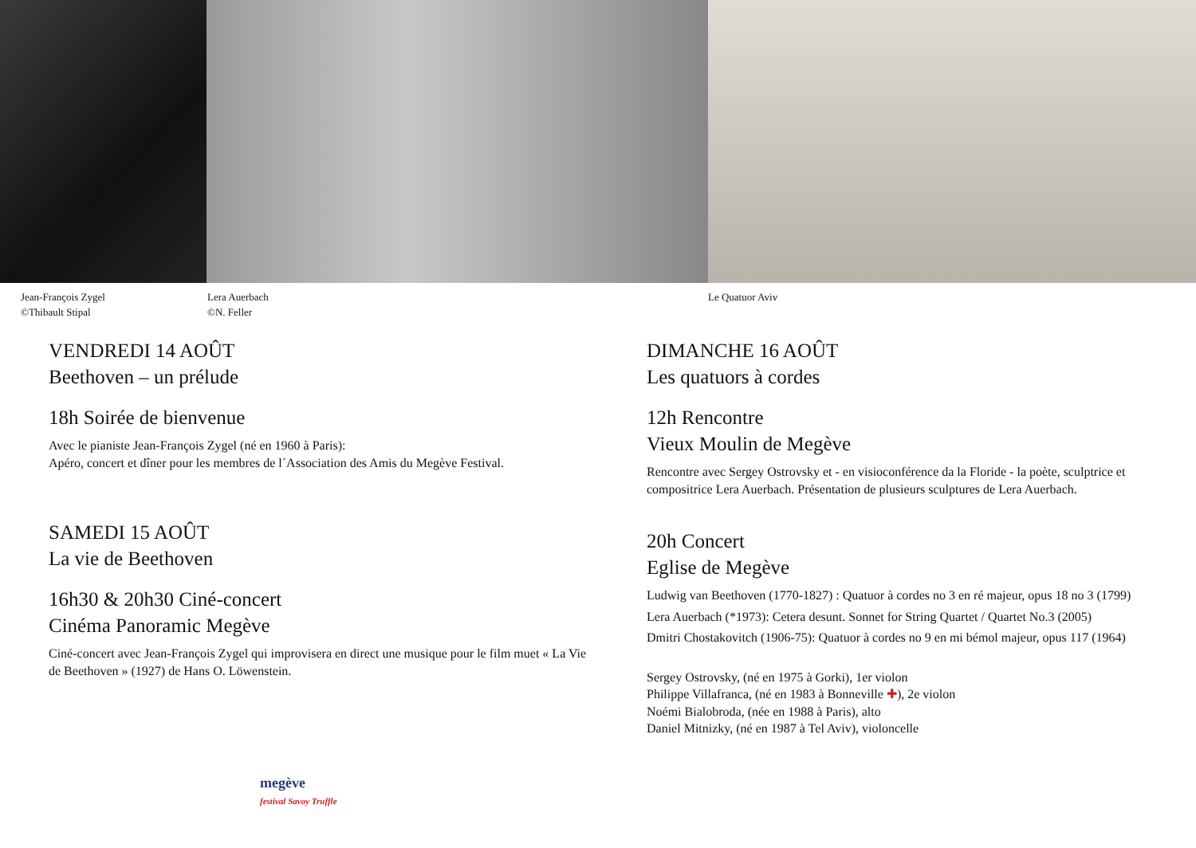Jean-François Zygel
©Thibault Stipal
Lera Auerbach
©N. Feller
Le Quatuor Aviv
VENDREDI 14 AOÛT
Beethoven – un prélude
18h Soirée de bienvenue
Avec le pianiste Jean-François Zygel (né en 1960 à Paris):
Apéro, concert et dîner pour les membres de l´Association des Amis du Megève Festival.
SAMEDI 15 AOÛT
La vie de Beethoven
16h30 & 20h30 Ciné-concert
Cinéma Panoramic Megève
Ciné-concert avec Jean-François Zygel qui improvisera en direct une musique pour le film muet « La Vie de Beethoven » (1927) de Hans O. Löwenstein.
megève
festival Savoy Truffle
DIMANCHE 16 AOÛT
Les quatuors à cordes
12h Rencontre
Vieux Moulin de Megève
Rencontre avec Sergey Ostrovsky et - en visioconférence da la Floride - la poète, sculptrice et compositrice Lera Auerbach. Présentation de plusieurs sculptures de Lera Auerbach.
20h Concert
Eglise de Megève
Ludwig van Beethoven (1770-1827) : Quatuor à cordes no 3 en ré majeur, opus 18 no 3 (1799)
Lera Auerbach (*1973): Cetera desunt. Sonnet for String Quartet / Quartet No.3 (2005)
Dmitri Chostakovitch (1906-75): Quatuor à cordes no 9 en mi bémol majeur, opus 117 (1964)
Sergey Ostrovsky, (né en 1975 à Gorki), 1er violon
Philippe Villafranca, (né en 1983 à Bonneville ✚), 2e violon
Noémi Bialobroda, (née en 1988 à Paris), alto
Daniel Mitnizky, (né en 1987 à Tel Aviv), violoncelle